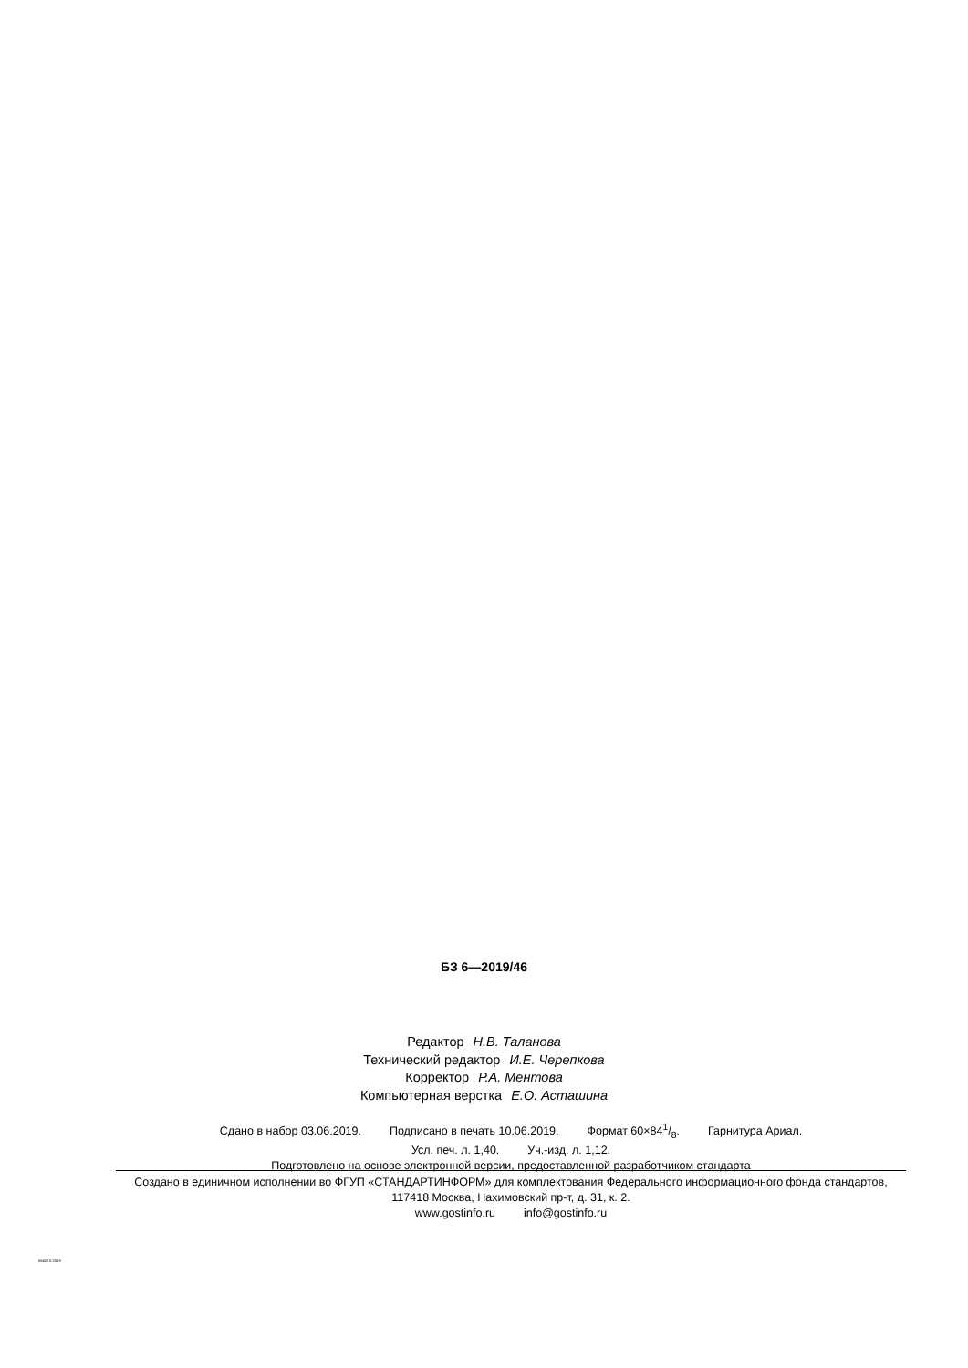БЗ 6—2019/46
Редактор Н.В. Таланова
Технический редактор И.Е. Черепкова
Корректор Р.А. Ментова
Компьютерная верстка Е.О. Асташина
Сдано в набор 03.06.2019. Подписано в печать 10.06.2019. Формат 60×841/8. Гарнитура Ариал.
Усл. печ. л. 1,40. Уч.-изд. л. 1,12.
Подготовлено на основе электронной версии, предоставленной разработчиком стандарта
Создано в единичном исполнении во ФГУП «СТАНДАРТИНФОРМ» для комплектования Федерального информационного фонда стандартов, 117418 Москва, Нахимовский пр-т, д. 31, к. 2.
www.gostinfo.ru info@gostinfo.ru
58402.6-2019